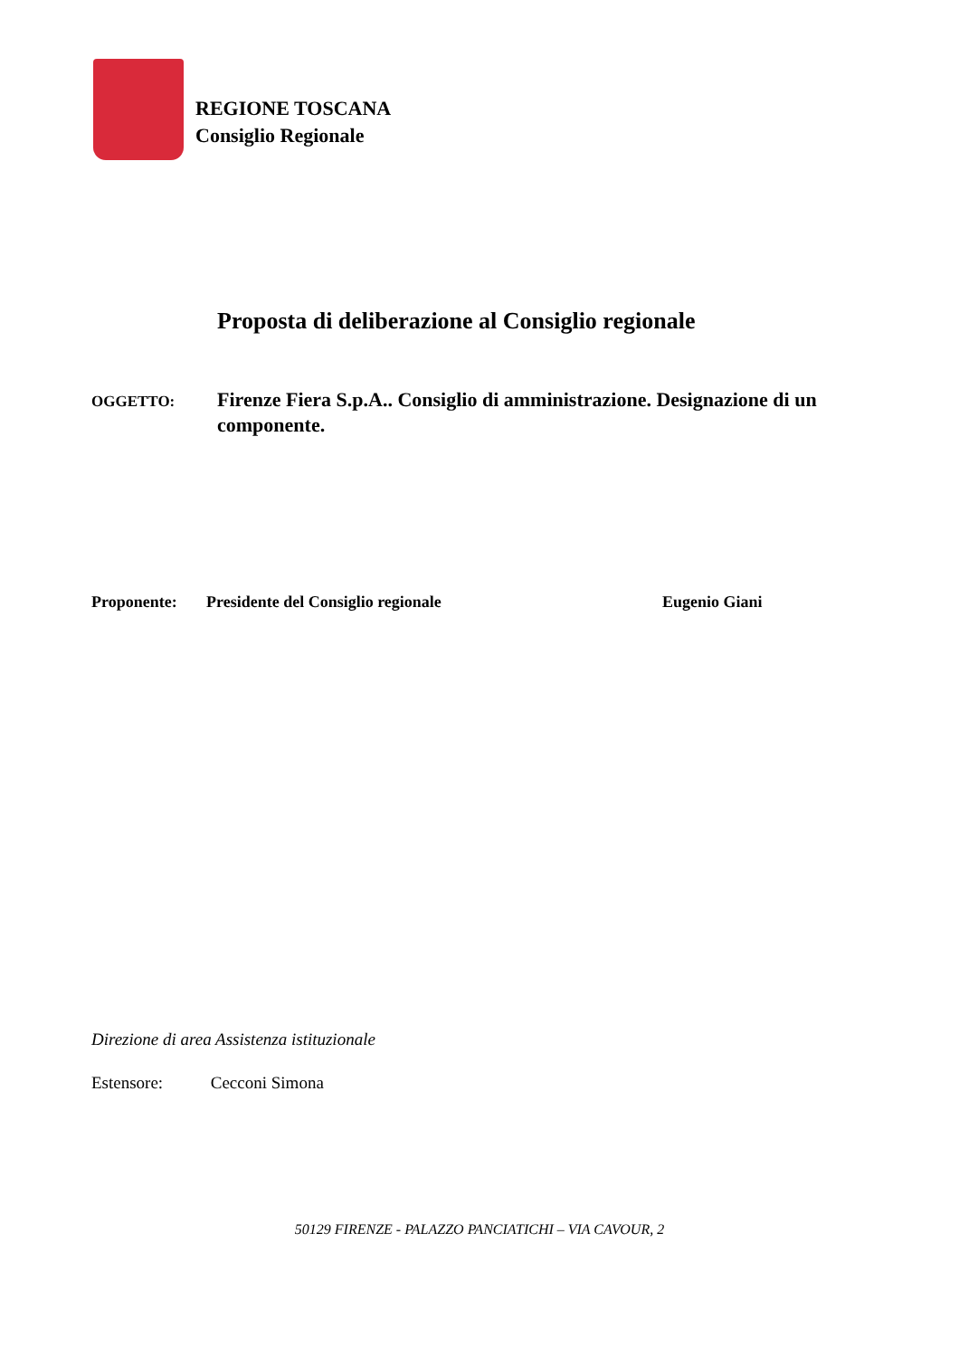REGIONE TOSCANA
Consiglio Regionale
Proposta di deliberazione al Consiglio regionale
OGGETTO:
Firenze Fiera S.p.A.. Consiglio di amministrazione. Designazione di un componente.
Proponente: Presidente del Consiglio regionale Eugenio Giani
Direzione di area Assistenza istituzionale
Estensore: Cecconi Simona
50129 FIRENZE - PALAZZO PANCIATICHI – VIA CAVOUR, 2